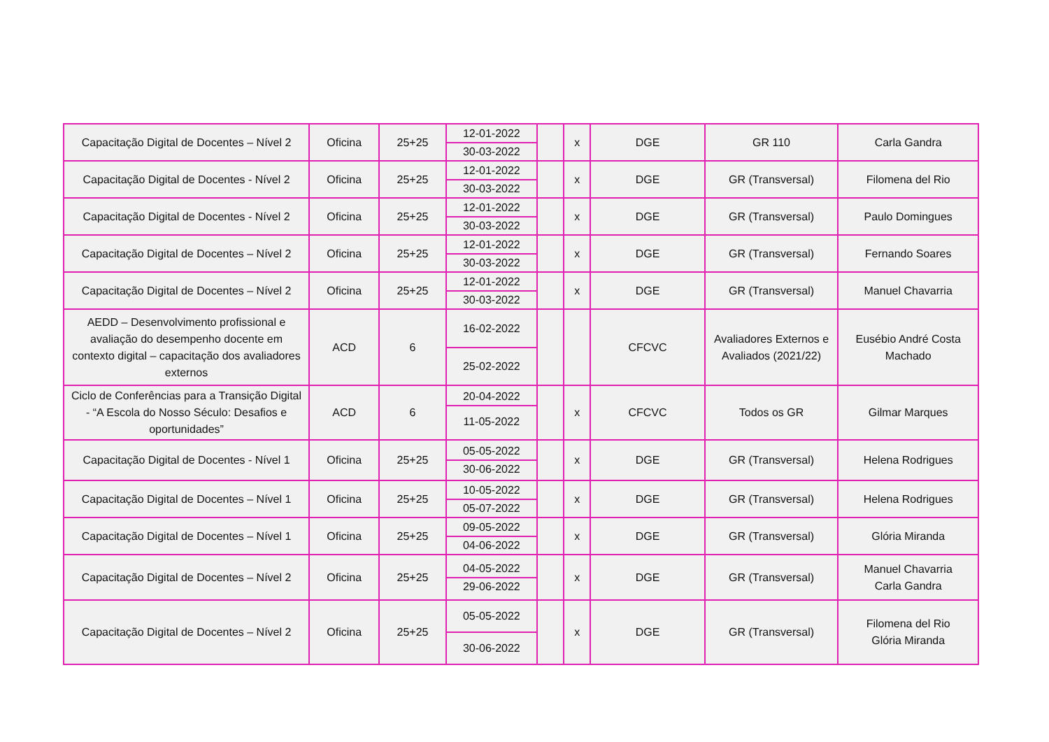| Capacitação Digital de Docentes – Nível 2 | Oficina | 25+25 | 12-01-2022 30-03-2022 | | x | DGE | GR 110 | Carla Gandra |
| Capacitação Digital de Docentes - Nível 2 | Oficina | 25+25 | 12-01-2022 30-03-2022 | | x | DGE | GR (Transversal) | Filomena del Rio |
| Capacitação Digital de Docentes - Nível 2 | Oficina | 25+25 | 12-01-2022 30-03-2022 | | x | DGE | GR (Transversal) | Paulo Domingues |
| Capacitação Digital de Docentes – Nível 2 | Oficina | 25+25 | 12-01-2022 30-03-2022 | | x | DGE | GR (Transversal) | Fernando Soares |
| Capacitação Digital de Docentes – Nível 2 | Oficina | 25+25 | 12-01-2022 30-03-2022 | | x | DGE | GR (Transversal) | Manuel Chavarria |
| AEDD – Desenvolvimento profissional e avaliação do desempenho docente em contexto digital – capacitação dos avaliadores externos | ACD | 6 | 16-02-2022 25-02-2022 | | | CFCVC | Avaliadores Externos e Avaliados (2021/22) | Eusébio André Costa Machado |
| Ciclo de Conferências para a Transição Digital - “A Escola do Nosso Século: Desafios e oportunidades” | ACD | 6 | 20-04-2022 11-05-2022 | | x | CFCVC | Todos os GR | Gilmar Marques |
| Capacitação Digital de Docentes - Nível 1 | Oficina | 25+25 | 05-05-2022 30-06-2022 | | x | DGE | GR (Transversal) | Helena Rodrigues |
| Capacitação Digital de Docentes – Nível 1 | Oficina | 25+25 | 10-05-2022 05-07-2022 | | x | DGE | GR (Transversal) | Helena Rodrigues |
| Capacitação Digital de Docentes – Nível 1 | Oficina | 25+25 | 09-05-2022 04-06-2022 | | x | DGE | GR (Transversal) | Glória Miranda |
| Capacitação Digital de Docentes – Nível 2 | Oficina | 25+25 | 04-05-2022 29-06-2022 | | x | DGE | GR (Transversal) | Manuel Chavarria Carla Gandra |
| Capacitação Digital de Docentes – Nível 2 | Oficina | 25+25 | 05-05-2022 30-06-2022 | | x | DGE | GR (Transversal) | Filomena del Rio Glória Miranda |